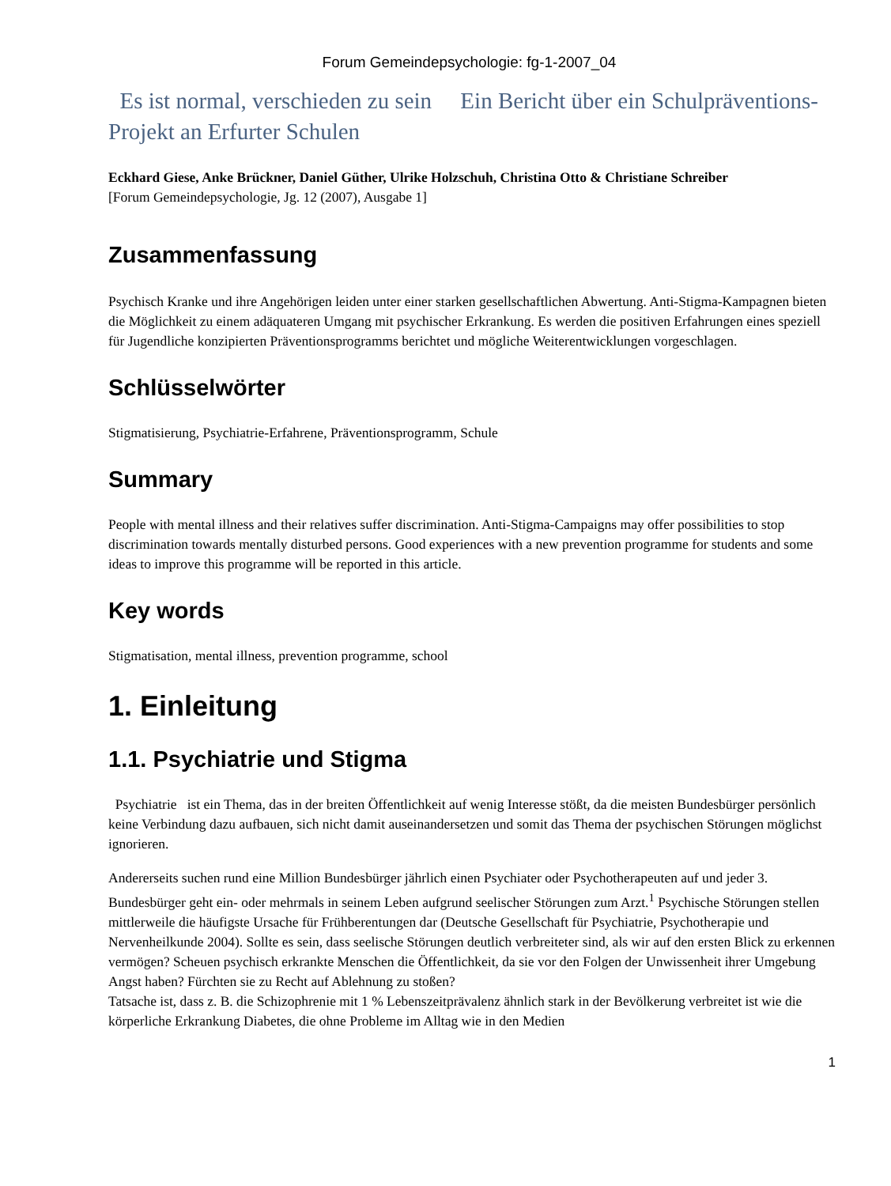Forum Gemeindepsychologie: fg-1-2007_04
Es ist normal, verschieden zu sein Ein Bericht über ein Schulpräventions-Projekt an Erfurter Schulen
Eckhard Giese, Anke Brückner, Daniel Güther, Ulrike Holzschuh, Christina Otto & Christiane Schreiber
[Forum Gemeindepsychologie, Jg. 12 (2007), Ausgabe 1]
Zusammenfassung
Psychisch Kranke und ihre Angehörigen leiden unter einer starken gesellschaftlichen Abwertung. Anti-Stigma-Kampagnen bieten die Möglichkeit zu einem adäquateren Umgang mit psychischer Erkrankung. Es werden die positiven Erfahrungen eines speziell für Jugendliche konzipierten Präventionsprogramms berichtet und mögliche Weiterentwicklungen vorgeschlagen.
Schlüsselwörter
Stigmatisierung, Psychiatrie-Erfahrene, Präventionsprogramm, Schule
Summary
People with mental illness and their relatives suffer discrimination. Anti-Stigma-Campaigns may offer possibilities to stop discrimination towards mentally disturbed persons. Good experiences with a new prevention programme for students and some ideas to improve this programme will be reported in this article.
Key words
Stigmatisation, mental illness, prevention programme, school
1. Einleitung
1.1. Psychiatrie und Stigma
Psychiatrie ist ein Thema, das in der breiten Öffentlichkeit auf wenig Interesse stößt, da die meisten Bundesbürger persönlich keine Verbindung dazu aufbauen, sich nicht damit auseinandersetzen und somit das Thema der psychischen Störungen möglichst ignorieren.
Andererseits suchen rund eine Million Bundesbürger jährlich einen Psychiater oder Psychotherapeuten auf und jeder 3. Bundesbürger geht ein- oder mehrmals in seinem Leben aufgrund seelischer Störungen zum Arzt.<sup>1</sup> Psychische Störungen stellen mittlerweile die häufigste Ursache für Frühberentungen dar (Deutsche Gesellschaft für Psychiatrie, Psychotherapie und Nervenheilkunde 2004). Sollte es sein, dass seelische Störungen deutlich verbreiteter sind, als wir auf den ersten Blick zu erkennen vermögen? Scheuen psychisch erkrankte Menschen die Öffentlichkeit, da sie vor den Folgen der Unwissenheit ihrer Umgebung Angst haben? Fürchten sie zu Recht auf Ablehnung zu stoßen?
Tatsache ist, dass z. B. die Schizophrenie mit 1 % Lebenszeitprävalenz ähnlich stark in der Bevölkerung verbreitet ist wie die körperliche Erkrankung Diabetes, die ohne Probleme im Alltag wie in den Medien
1